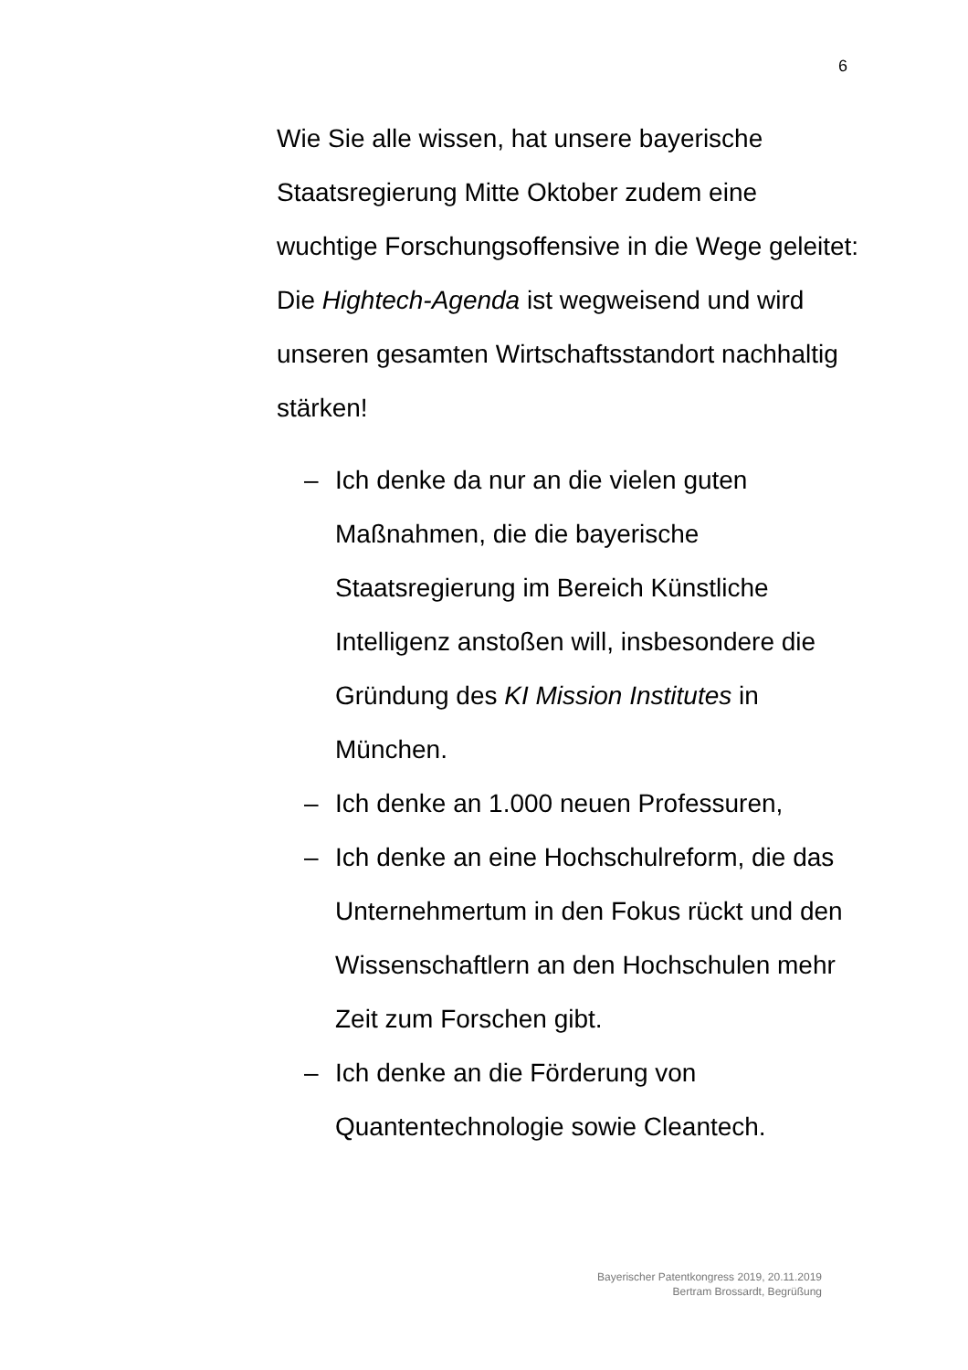6
Wie Sie alle wissen, hat unsere bayerische Staatsregierung Mitte Oktober zudem eine wuchtige Forschungsoffensive in die Wege geleitet: Die Hightech-Agenda ist wegweisend und wird unseren gesamten Wirtschaftsstandort nachhaltig stärken!
– Ich denke da nur an die vielen guten Maßnahmen, die die bayerische Staatsregierung im Bereich Künstliche Intelligenz anstoßen will, insbesondere die Gründung des KI Mission Institutes in München.
– Ich denke an 1.000 neuen Professuren,
– Ich denke an eine Hochschulreform, die das Unternehmertum in den Fokus rückt und den Wissenschaftlern an den Hochschulen mehr Zeit zum Forschen gibt.
– Ich denke an die Förderung von Quantentechnologie sowie Cleantech.
Bayerischer Patentkongress 2019, 20.11.2019
Bertram Brossardt, Begrüßung